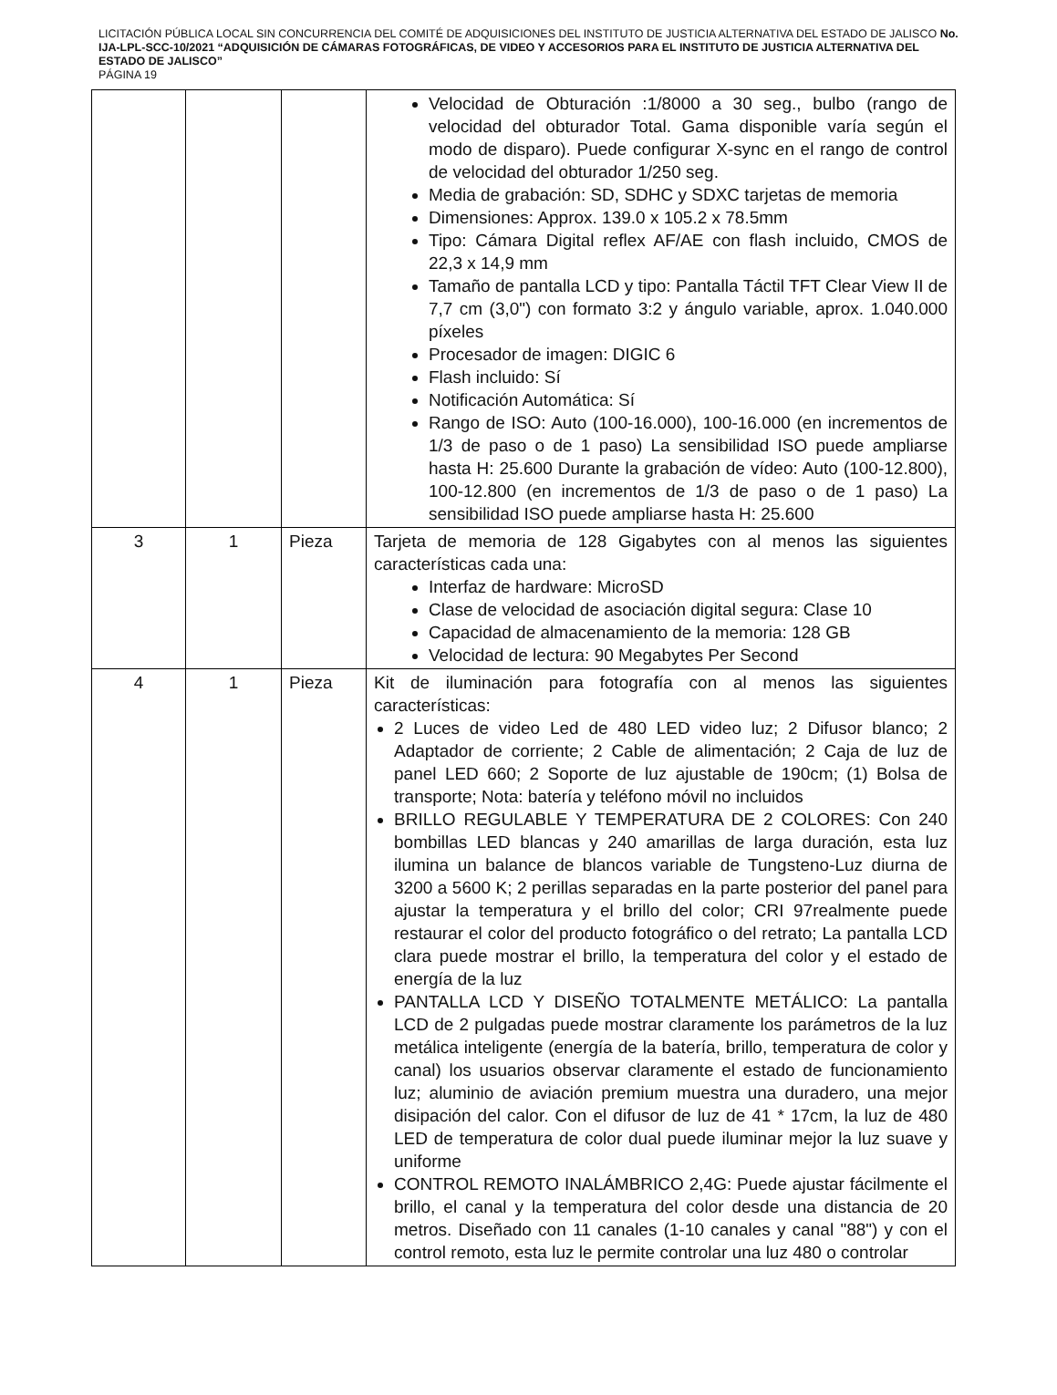LICITACIÓN PÚBLICA LOCAL SIN CONCURRENCIA DEL COMITÉ DE ADQUISICIONES DEL INSTITUTO DE JUSTICIA ALTERNATIVA DEL ESTADO DE JALISCO No. IJA-LPL-SCC-10/2021 “ADQUISICIÓN DE CÁMARAS FOTOGRÁFICAS, DE VIDEO Y ACCESORIOS PARA EL INSTITUTO DE JUSTICIA ALTERNATIVA DEL ESTADO DE JALISCO”
PÁGINA 19
| | | | Velocidad de Obturación :1/8000 a 30 seg., bulbo (rango de velocidad del obturador Total. Gama disponible varía según el modo de disparo). Puede configurar X-sync en el rango de control de velocidad del obturador 1/250 seg. Media de grabación: SD, SDHC y SDXC tarjetas de memoria Dimensiones: Approx. 139.0 x 105.2 x 78.5mm Tipo: Cámara Digital reflex AF/AE con flash incluido, CMOS de 22,3 x 14,9 mm Tamaño de pantalla LCD y tipo: Pantalla Táctil TFT Clear View II de 7,7 cm (3,0") con formato 3:2 y ángulo variable, aprox. 1.040.000 píxeles Procesador de imagen: DIGIC 6 Flash incluido: Sí Notificación Automática: Sí Rango de ISO: Auto (100-16.000), 100-16.000 (en incrementos de 1/3 de paso o de 1 paso) La sensibilidad ISO puede ampliarse hasta H: 25.600 Durante la grabación de vídeo: Auto (100-12.800), 100-12.800 (en incrementos de 1/3 de paso o de 1 paso) La sensibilidad ISO puede ampliarse hasta H: 25.600 |
| 3 | 1 | Pieza | Tarjeta de memoria de 128 Gigabytes con al menos las siguientes características cada una: Interfaz de hardware: MicroSD Clase de velocidad de asociación digital segura: Clase 10 Capacidad de almacenamiento de la memoria: 128 GB Velocidad de lectura: 90 Megabytes Per Second |
| 4 | 1 | Pieza | Kit de iluminación para fotografía con al menos las siguientes características: 2 Luces de video Led de 480 LED video luz; 2 Difusor blanco; 2 Adaptador de corriente; 2 Cable de alimentación; 2 Caja de luz de panel LED 660; 2 Soporte de luz ajustable de 190cm; (1) Bolsa de transporte; Nota: batería y teléfono móvil no incluidos BRILLO REGULABLE Y TEMPERATURA DE 2 COLORES: Con 240 bombillas LED blancas y 240 amarillas de larga duración, esta luz ilumina un balance de blancos variable de Tungsteno-Luz diurna de 3200 a 5600 K; 2 perillas separadas en la parte posterior del panel para ajustar la temperatura y el brillo del color; CRI 97realmente puede restaurar el color del producto fotográfico o del retrato; La pantalla LCD clara puede mostrar el brillo, la temperatura del color y el estado de energía de la luz PANTALLA LCD Y DISEÑO TOTALMENTE METÁLICO: La pantalla LCD de 2 pulgadas puede mostrar claramente los parámetros de la luz metálica inteligente (energía de la batería, brillo, temperatura de color y canal) los usuarios observar claramente el estado de funcionamiento luz; aluminio de aviación premium muestra una duradero, una mejor disipación del calor. Con el difusor de luz de 41 * 17cm, la luz de 480 LED de temperatura de color dual puede iluminar mejor la luz suave y uniforme CONTROL REMOTO INALÁMBRICO 2,4G: Puede ajustar fácilmente el brillo, el canal y la temperatura del color desde una distancia de 20 metros. Diseñado con 11 canales (1-10 canales y canal "88") y con el control remoto, esta luz le permite controlar una luz 480 o controlar |